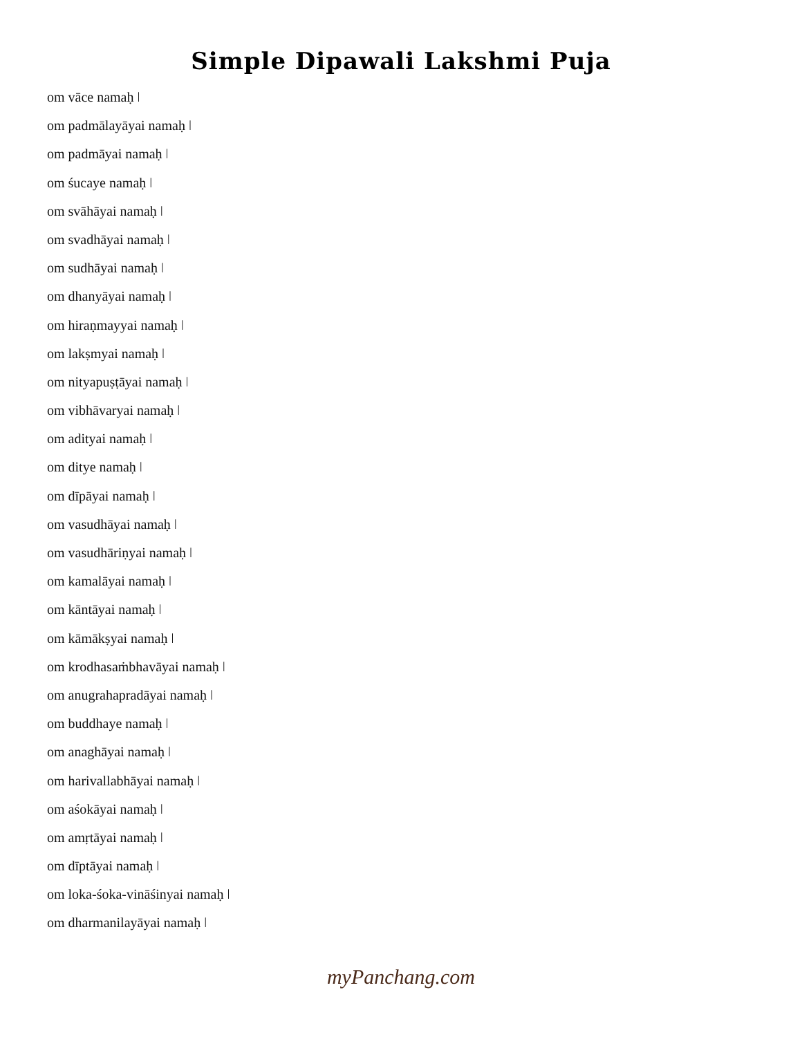Simple Dipawali Lakshmi Puja
om vāce namaḥ ǀ
om padmālayāyai namaḥ ǀ
om padmāyai namaḥ ǀ
om śucaye namaḥ ǀ
om svāhāyai namaḥ ǀ
om svadhāyai namaḥ ǀ
om sudhāyai namaḥ ǀ
om dhanyāyai namaḥ ǀ
om hiraṇmayyai namaḥ ǀ
om lakṣmyai namaḥ ǀ
om nityapuṣṭāyai namaḥ ǀ
om vibhāvaryai namaḥ ǀ
om adityai namaḥ ǀ
om ditye namaḥ ǀ
om dīpāyai namaḥ ǀ
om vasudhāyai namaḥ ǀ
om vasudhāriṇyai namaḥ ǀ
om kamalāyai namaḥ ǀ
om kāntāyai namaḥ ǀ
om kāmākṣyai namaḥ ǀ
om krodhasaṁbhavāyai namaḥ ǀ
om anugrahapradāyai namaḥ ǀ
om buddhaye namaḥ ǀ
om anaghāyai namaḥ ǀ
om harivallabhāyai namaḥ ǀ
om aśokāyai namaḥ ǀ
om amṛtāyai namaḥ ǀ
om dīptāyai namaḥ ǀ
om loka-śoka-vināśinyai namaḥ ǀ
om dharmanilayāyai namaḥ ǀ
myPanchang.com